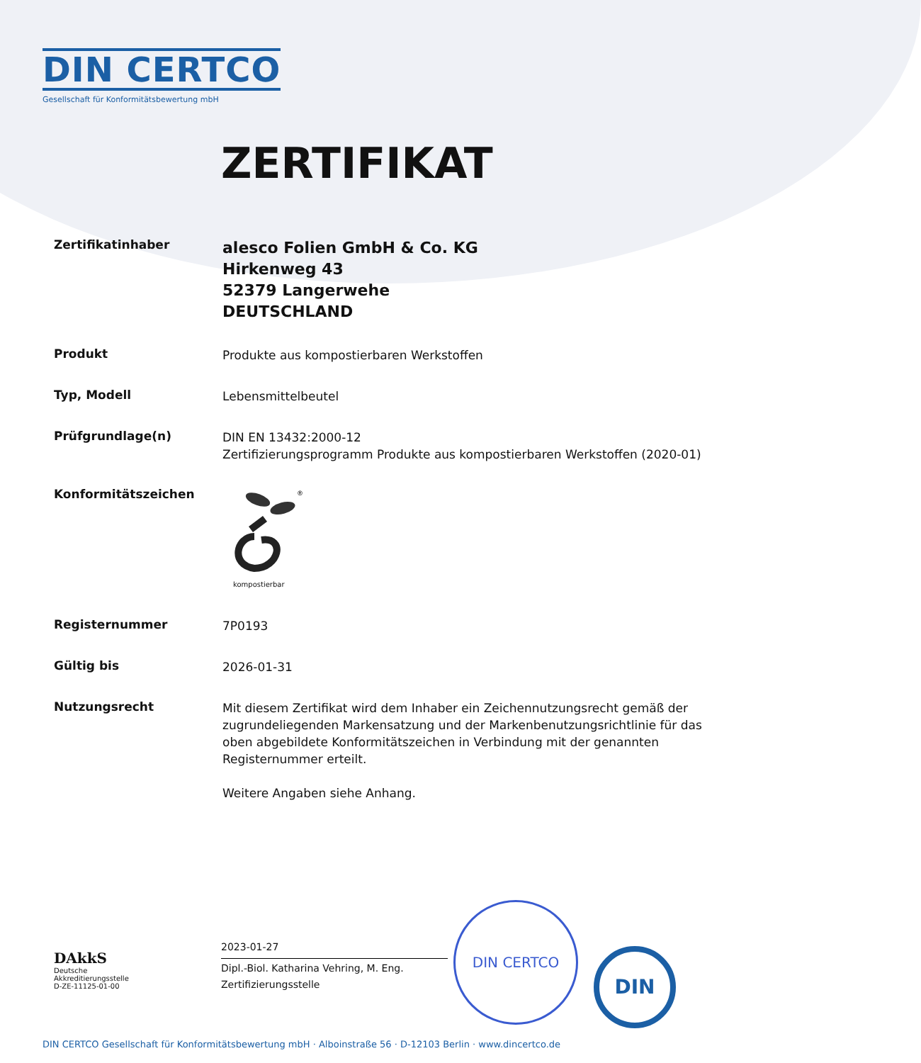DIN CERTCO
Gesellschaft für Konformitätsbewertung mbH
ZERTIFIKAT
Zertifikatinhaber
alesco Folien GmbH & Co. KG
Hirkenweg 43
52379 Langerwehe
DEUTSCHLAND
Produkt
Produkte aus kompostierbaren Werkstoffen
Typ, Modell
Lebensmittelbeutel
Prüfgrundlage(n)
DIN EN 13432:2000-12
Zertifizierungsprogramm Produkte aus kompostierbaren Werkstoffen (2020-01)
Konformitätszeichen
®
kompostierbar
Registernummer
7P0193
Gültig bis
2026-01-31
Nutzungsrecht
Mit diesem Zertifikat wird dem Inhaber ein Zeichennutzungsrecht gemäß der zugrundeliegenden Markensatzung und der Markenbenutzungsrichtlinie für das oben abgebildete Konformitätszeichen in Verbindung mit der genannten Registernummer erteilt.
Weitere Angaben siehe Anhang.
DAkkS
Deutsche
Akkreditierungsstelle
D-ZE-11125-01-00
2023-01-27
Dipl.-Biol. Katharina Vehring, M. Eng.
Zertifizierungsstelle
DIN CERTCO
DIN
DIN CERTCO Gesellschaft für Konformitätsbewertung mbH · Alboinstraße 56 · D-12103 Berlin · www.dincertco.de